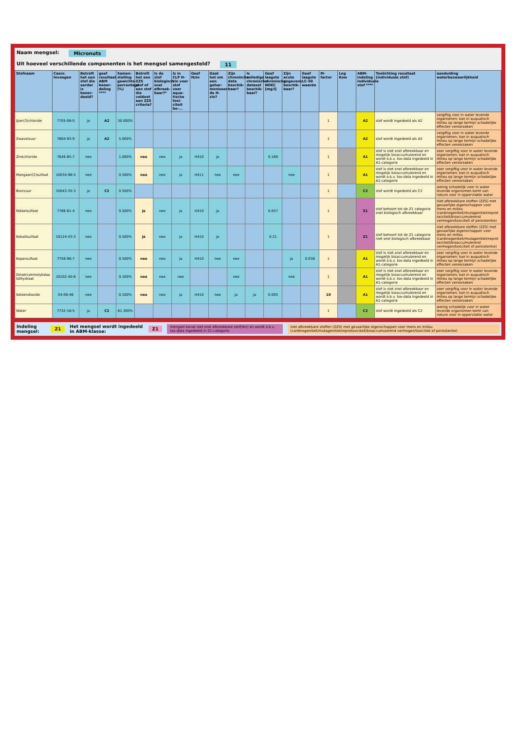Naam mengsel: Micronuts
Uit hoeveel verschillende componenten is het mengsel samengesteld? 11
| Stofnaam | Casnr. Invoegen | Betreft het een stof die eerder is beoor-deeld? | geef resultaat ABM beoor-deling **** | Samen-stelling gewichts-percentage (%) | Betreft het een ZZS stof of een stof die voldoet aan ZZS criteria? | Is de stof biologisch snel afbreek-baar?* | Is in CLP H-zin voor stof voor aqua-tische toxi-citeit be-... | Geef Hzin | Gaat het om een gehar-moniseer-de H-zin? | Zijn chronische data beschik-baar? | Is volledige chronische dataset beschik-baar? | Geef laagste chronische NOEC [mg/l] | Zijn acute gegevens beschik-baar? | Geef laagste LC-50 waarde | M-factor | Log Kow | ABM-indeling individuele stof **** | Toelichting resultaat (individuele stof) | aanduiding waterbezwaarlijkheid |
| --- | --- | --- | --- | --- | --- | --- | --- | --- | --- | --- | --- | --- | --- | --- | --- | --- | --- | --- | --- |
| IJzer(3)chloride | 7705-08-0 | ja | A2 | 30.000% | | | | | | | | | | | 1 | | A2 | stof wordt ingedeeld als A2 | vergiftig voor in water levende organismen; kan in auquatisch milieu op lange termijn schadelijke effecten veroorzaken |
| Zwavelzuur | 7664-93-9 | ja | A2 | 5.000% | | | | | | | | | | | 1 | | A2 | stof wordt ingedeeld als A2 | vergiftig voor in water levende organismen; kan in auquatisch milieu op lange termijn schadelijke effecten veroorzaken |
| Zinkchloride | 7646-85-7 | nee | | 1.000% | nee | nee | ja | H410 | ja | | | 0.169 | | | 1 | | A1 | stof is niet snel afbreekbaar en mogelijk bioaccumulerend en wordt o.b.v. tox-data ingedeeld in A1-categorie | zeer vergiftig voor in water levende organismen; kan in auquatisch milieu op lange termijn schadelijke effecten veroorzaken |
| Mangaan(2)sulfaat | 10034-96-5 | nee | | 0.500% | nee | nee | ja | H411 | nee | nee | | | nee | | 1 | | A1 | stof is niet snel afbreekbaar en mogelijk bioaccumulerend en wordt o.b.v. tox-data ingedeeld in A1-categorie | zeer vergiftig voor in water levende organismen; kan in auquatisch milieu op lange termijn schadelijke effecten veroorzaken |
| Boorzuur | 10043-35-3 | ja | C2 | 0.500% | | | | | | | | | | | 1 | | C2 | stof wordt ingedeeld als C2 | weinig schadelijk voor in water levende organismen komt van nature voor in oppervlakte water |
| Nikkelsulfaat | 7786-81-4 | nee | | 0.500% | ja | nee | ja | H410 | ja | | | 0.057 | | | 1 | | Z1 | stof behoort tot de Z1 categorie snel biologisch afbreekbaar | niet afbreekbare stoffen (ZZS) met gevaarlijke eigenschappen voor mens en milieu (cardinogeniteit/mutagenitiet/reprotoxiciteit/bioaccumulerend vermogen/toxiciteit of persistentie) |
| Kobaltsulfaat | 10124-43-3 | nee | | 0.500% | ja | nee | ja | H410 | ja | | | 0.21 | | | 1 | | Z1 | stof behoort tot de Z1 categorie niet snel biologisch afbreekbaar | niet afbreekbare stoffen (ZZS) met gevaarlijke eigenschappen voor mens en milieu (cardinogeniteit/mutagenitiet/reprotoxiciteit/bioaccumulerend vermogen/toxiciteit of persistentie) |
| Kopersulfaat | 7758-98-7 | nee | | 0.500% | nee | nee | ja | H410 | nee | nee | | | ja | 0.038 | 1 | | A1 | stof is niet snel afbreekbaar en mogelijk bioaccumulerend en wordt o.b.v. tox-data ingedeeld in A1-categorie | zeer vergiftig voor in water levende organismen; kan in auquatisch milieu op lange termijn schadelijke effecten veroorzaken |
| Dinatriummolybdaatdihydraat | 10102-40-6 | nee | | 0.100% | nee | nee | nee | | | nee | | | nee | | 1 | | A1 | stof is niet snel afbreekbaar en mogelijk bioaccumulerend en wordt o.b.v. tox-data ingedeeld in A1-categorie | zeer vergiftig voor in water levende organismen; kan in auquatisch milieu op lange termijn schadelijke effecten veroorzaken |
| Seleendioxide | 04-08-46 | nee | | 0.100% | nee | nee | ja | H410 | nee | ja | ja | 0.005 | | | 10 | | A1 | stof is niet snel afbreekbaar en mogelijk bioaccumulerend en wordt o.b.v. tox-data ingedeeld in A1-categorie | zeer vergiftig voor in water levende organismen; kan in auquatisch milieu op lange termijn schadelijke effecten veroorzaken |
| Water | 7732-18-5 | ja | C2 | 61.300% | | | | | | | | | | | 1 | | C2 | stof wordt ingedeeld als C2 | weinig schadelijk voor in water levende organismen komt van nature voor in oppervlakte water |
Indeling mengsel: Z1 Het mengsel wordt ingedeeld in ABM-klasse: Z1 mengsel bevat niet snel afbreekbare stof(fen) en wordt o.b.v. tox-data ingedeeld in Z1-categorie niet afbreekbare stoffen (ZZS) met gevaarlijke eigenschappen voor mens en milieu (cardinogeniteit/mutagenitiet/reprotoxiciteit/bioaccumulerend vermogen/toxiciteit of persistentie)